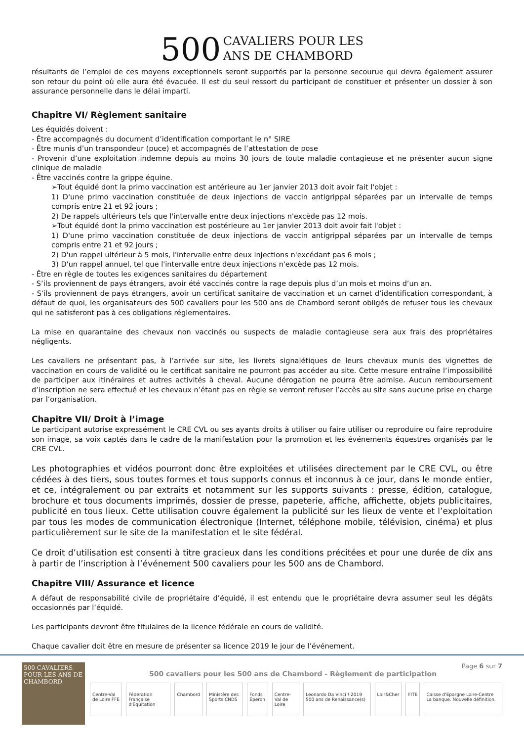500 CAVALIERS POUR LES
ANS DE CHAMBORD
résultants de l’emploi de ces moyens exceptionnels seront supportés par la personne secourue qui devra également assurer son retour du point où elle aura été évacuée. Il est du seul ressort du participant de constituer et présenter un dossier à son assurance personnelle dans le délai imparti.
Chapitre VI/ Règlement sanitaire
Les équidés doivent :
- Être accompagnés du document d’identification comportant le n° SIRE
- Être munis d’un transpondeur (puce) et accompagnés de l’attestation de pose
- Provenir d’une exploitation indemne depuis au moins 30 jours de toute maladie contagieuse et ne présenter aucun signe clinique de maladie
- Être vaccinés contre la grippe équine.
➢Tout équidé dont la primo vaccination est antérieure au 1er janvier 2013 doit avoir fait l'objet :
1) D'une primo vaccination constituée de deux injections de vaccin antigrippal séparées par un intervalle de temps compris entre 21 et 92 jours ;
2) De rappels ultérieurs tels que l'intervalle entre deux injections n'excède pas 12 mois.
➢Tout équidé dont la primo vaccination est postérieure au 1er janvier 2013 doit avoir fait l'objet :
1) D'une primo vaccination constituée de deux injections de vaccin antigrippal séparées par un intervalle de temps compris entre 21 et 92 jours ;
2) D'un rappel ultérieur à 5 mois, l'intervalle entre deux injections n'excédant pas 6 mois ;
3) D'un rappel annuel, tel que l'intervalle entre deux injections n'excède pas 12 mois.
- Être en règle de toutes les exigences sanitaires du département
- S’ils proviennent de pays étrangers, avoir été vaccinés contre la rage depuis plus d’un mois et moins d’un an.
- S’ils proviennent de pays étrangers, avoir un certificat sanitaire de vaccination et un carnet d’identification correspondant, à défaut de quoi, les organisateurs des 500 cavaliers pour les 500 ans de Chambord seront obligés de refuser tous les chevaux qui ne satisferont pas à ces obligations réglementaires.
La mise en quarantaine des chevaux non vaccinés ou suspects de maladie contagieuse sera aux frais des propriétaires négligents.
Les cavaliers ne présentant pas, à l’arrivée sur site, les livrets signalétiques de leurs chevaux munis des vignettes de vaccination en cours de validité ou le certificat sanitaire ne pourront pas accéder au site. Cette mesure entraîne l’impossibilité de participer aux itinéraires et autres activités à cheval. Aucune dérogation ne pourra être admise. Aucun remboursement d’inscription ne sera effectué et les chevaux n’étant pas en règle se verront refuser l’accès au site sans aucune prise en charge par l’organisation.
Chapitre VII/ Droit à l’image
Le participant autorise expressément le CRE CVL ou ses ayants droits à utiliser ou faire utiliser ou reproduire ou faire reproduire son image, sa voix captés dans le cadre de la manifestation pour la promotion et les événements équestres organisés par le CRE CVL.
Les photographies et vidéos pourront donc être exploitées et utilisées directement par le CRE CVL, ou être cédées à des tiers, sous toutes formes et tous supports connus et inconnus à ce jour, dans le monde entier, et ce, intégralement ou par extraits et notamment sur les supports suivants : presse, édition, catalogue, brochure et tous documents imprimés, dossier de presse, papeterie, affiche, affichette, objets publicitaires, publicité en tous lieux. Cette utilisation couvre également la publicité sur les lieux de vente et l’exploitation par tous les modes de communication électronique (Internet, téléphone mobile, télévision, cinéma) et plus particulièrement sur le site de la manifestation et le site fédéral.
Ce droit d’utilisation est consenti à titre gracieux dans les conditions précitées et pour une durée de dix ans à partir de l’inscription à l’événement 500 cavaliers pour les 500 ans de Chambord.
Chapitre VIII/ Assurance et licence
A défaut de responsabilité civile de propriétaire d’équidé, il est entendu que le propriétaire devra assumer seul les dégâts occasionnés par l’équidé.
Les participants devront être titulaires de la licence fédérale en cours de validité.
Chaque cavalier doit être en mesure de présenter sa licence 2019 le jour de l’événement.
500 CAVALIERS POUR LES ANS DE CHAMBORD
Page 6 sur 7
500 cavaliers pour les 500 ans de Chambord - Règlement de participation
Centre-Val de Loire FFE Fédération Française d'Équitation Chambord Ministère des Sports CNDS Fonds Éperon Centre-Val de Loire Leonardo Da Vinci ! 2019 500 ans de Renaissance(s) Loir&Cher FITE Caisse d'Epargne Loire-Centre La banque. Nouvelle définition.